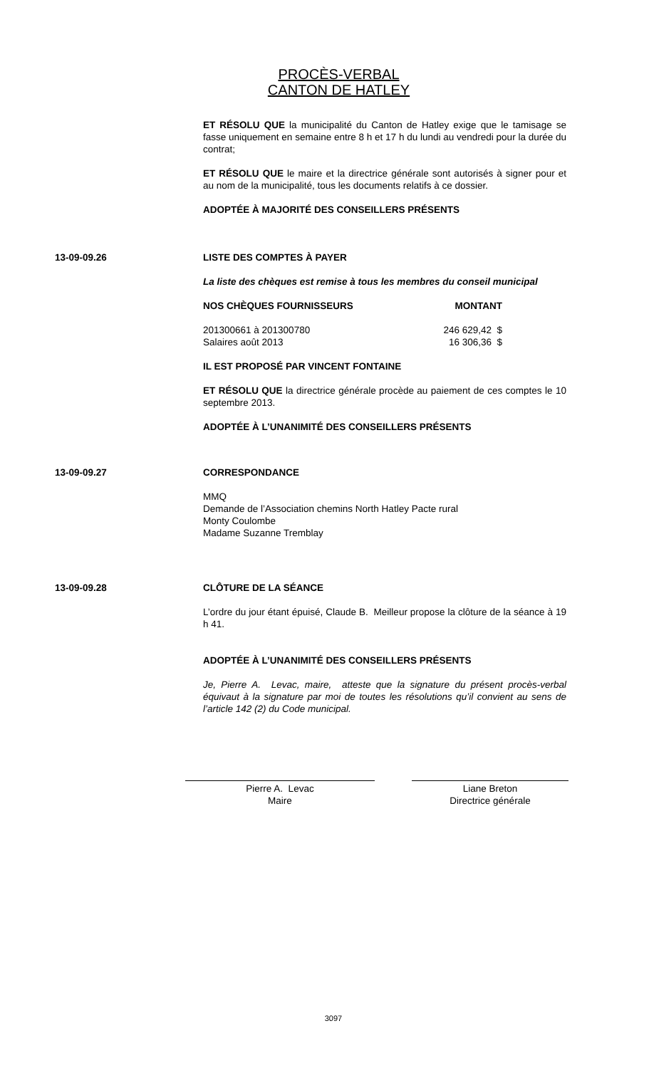PROCÈS-VERBAL
CANTON DE HATLEY
ET RÉSOLU QUE la municipalité du Canton de Hatley exige que le tamisage se fasse uniquement en semaine entre 8 h et 17 h du lundi au vendredi pour la durée du contrat;
ET RÉSOLU QUE le maire et la directrice générale sont autorisés à signer pour et au nom de la municipalité, tous les documents relatifs à ce dossier.
ADOPTÉE À MAJORITÉ DES CONSEILLERS PRÉSENTS
13-09-09.26 LISTE DES COMPTES À PAYER
La liste des chèques est remise à tous les membres du conseil municipal
| NOS CHÈQUES FOURNISSEURS | MONTANT |
| 201300661 à 201300780 | 246 629,42 $ |
| Salaires août 2013 | 16 306,36 $ |
IL EST PROPOSÉ PAR VINCENT FONTAINE
ET RÉSOLU QUE la directrice générale procède au paiement de ces comptes le 10 septembre 2013.
ADOPTÉE À L’UNANIMITÉ DES CONSEILLERS PRÉSENTS
13-09-09.27 CORRESPONDANCE
MMQ
Demande de l’Association chemins North Hatley Pacte rural
Monty Coulombe
Madame Suzanne Tremblay
13-09-09.28 CLÔTURE DE LA SÉANCE
L’ordre du jour étant épuisé, Claude B. Meilleur propose la clôture de la séance à 19 h 41.
ADOPTÉE À L’UNANIMITÉ DES CONSEILLERS PRÉSENTS
Je, Pierre A. Levac, maire, atteste que la signature du présent procès-verbal équivaut à la signature par moi de toutes les résolutions qu’il convient au sens de l’article 142 (2) du Code municipal.
Pierre A. Levac
Maire
Liane Breton
Directrice générale
3097